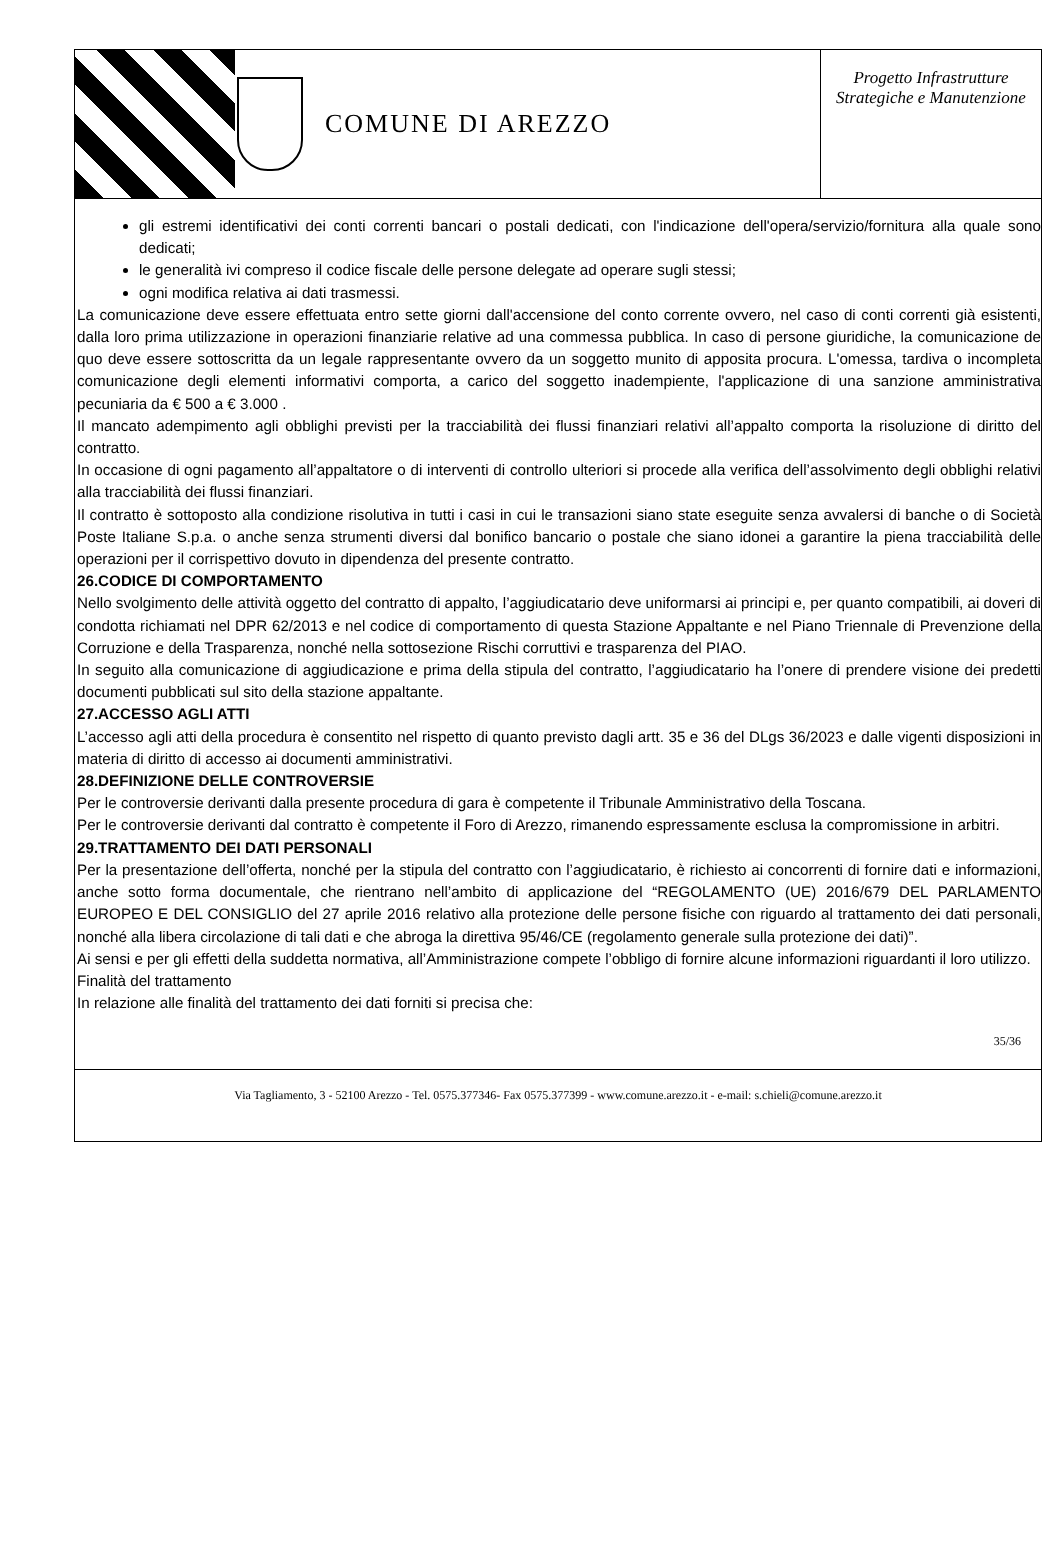COMUNE DI AREZZO
Progetto Infrastrutture Strategiche e Manutenzione
gli estremi identificativi dei conti correnti bancari o postali dedicati, con l'indicazione dell'opera/servizio/fornitura alla quale sono dedicati;
le generalità ivi compreso il codice fiscale delle persone delegate ad operare sugli stessi;
ogni modifica relativa ai dati trasmessi.
La comunicazione deve essere effettuata entro sette giorni dall'accensione del conto corrente ovvero, nel caso di conti correnti già esistenti, dalla loro prima utilizzazione in operazioni finanziarie relative ad una commessa pubblica. In caso di persone giuridiche, la comunicazione de quo deve essere sottoscritta da un legale rappresentante ovvero da un soggetto munito di apposita procura. L'omessa, tardiva o incompleta comunicazione degli elementi informativi comporta, a carico del soggetto inadempiente, l'applicazione di una sanzione amministrativa pecuniaria da € 500 a € 3.000 .
Il mancato adempimento agli obblighi previsti per la tracciabilità dei flussi finanziari relativi all’appalto comporta la risoluzione di diritto del contratto.
In occasione di ogni pagamento all’appaltatore o di interventi di controllo ulteriori si procede alla verifica dell’assolvimento degli obblighi relativi alla tracciabilità dei flussi finanziari.
Il contratto è sottoposto alla condizione risolutiva in tutti i casi in cui le transazioni siano state eseguite senza avvalersi di banche o di Società Poste Italiane S.p.a. o anche senza strumenti diversi dal bonifico bancario o postale che siano idonei a garantire la piena tracciabilità delle operazioni per il corrispettivo dovuto in dipendenza del presente contratto.
26.CODICE DI COMPORTAMENTO
Nello svolgimento delle attività oggetto del contratto di appalto, l’aggiudicatario deve uniformarsi ai principi e, per quanto compatibili, ai doveri di condotta richiamati nel DPR 62/2013 e nel codice di comportamento di questa Stazione Appaltante e nel Piano Triennale di Prevenzione della Corruzione e della Trasparenza, nonché nella sottosezione Rischi corruttivi e trasparenza del PIAO.
In seguito alla comunicazione di aggiudicazione e prima della stipula del contratto, l’aggiudicatario ha l’onere di prendere visione dei predetti documenti pubblicati sul sito della stazione appaltante.
27.ACCESSO AGLI ATTI
L’accesso agli atti della procedura è consentito nel rispetto di quanto previsto dagli artt. 35 e 36 del DLgs 36/2023 e dalle vigenti disposizioni in materia di diritto di accesso ai documenti amministrativi.
28.DEFINIZIONE DELLE CONTROVERSIE
Per le controversie derivanti dalla presente procedura di gara è competente il Tribunale Amministrativo della Toscana.
Per le controversie derivanti dal contratto è competente il Foro di Arezzo, rimanendo espressamente esclusa la compromissione in arbitri.
29.TRATTAMENTO DEI DATI PERSONALI
Per la presentazione dell’offerta, nonché per la stipula del contratto con l’aggiudicatario, è richiesto ai concorrenti di fornire dati e informazioni, anche sotto forma documentale, che rientrano nell’ambito di applicazione del “REGOLAMENTO (UE) 2016/679 DEL PARLAMENTO EUROPEO E DEL CONSIGLIO del 27 aprile 2016 relativo alla protezione delle persone fisiche con riguardo al trattamento dei dati personali, nonché alla libera circolazione di tali dati e che abroga la direttiva 95/46/CE (regolamento generale sulla protezione dei dati)”.
Ai sensi e per gli effetti della suddetta normativa, all’Amministrazione compete l’obbligo di fornire alcune informazioni riguardanti il loro utilizzo.
Finalità del trattamento
In relazione alle finalità del trattamento dei dati forniti si precisa che:
35/36
Via Tagliamento, 3 - 52100 Arezzo - Tel. 0575.377346- Fax 0575.377399 - www.comune.arezzo.it - e-mail: s.chieli@comune.arezzo.it